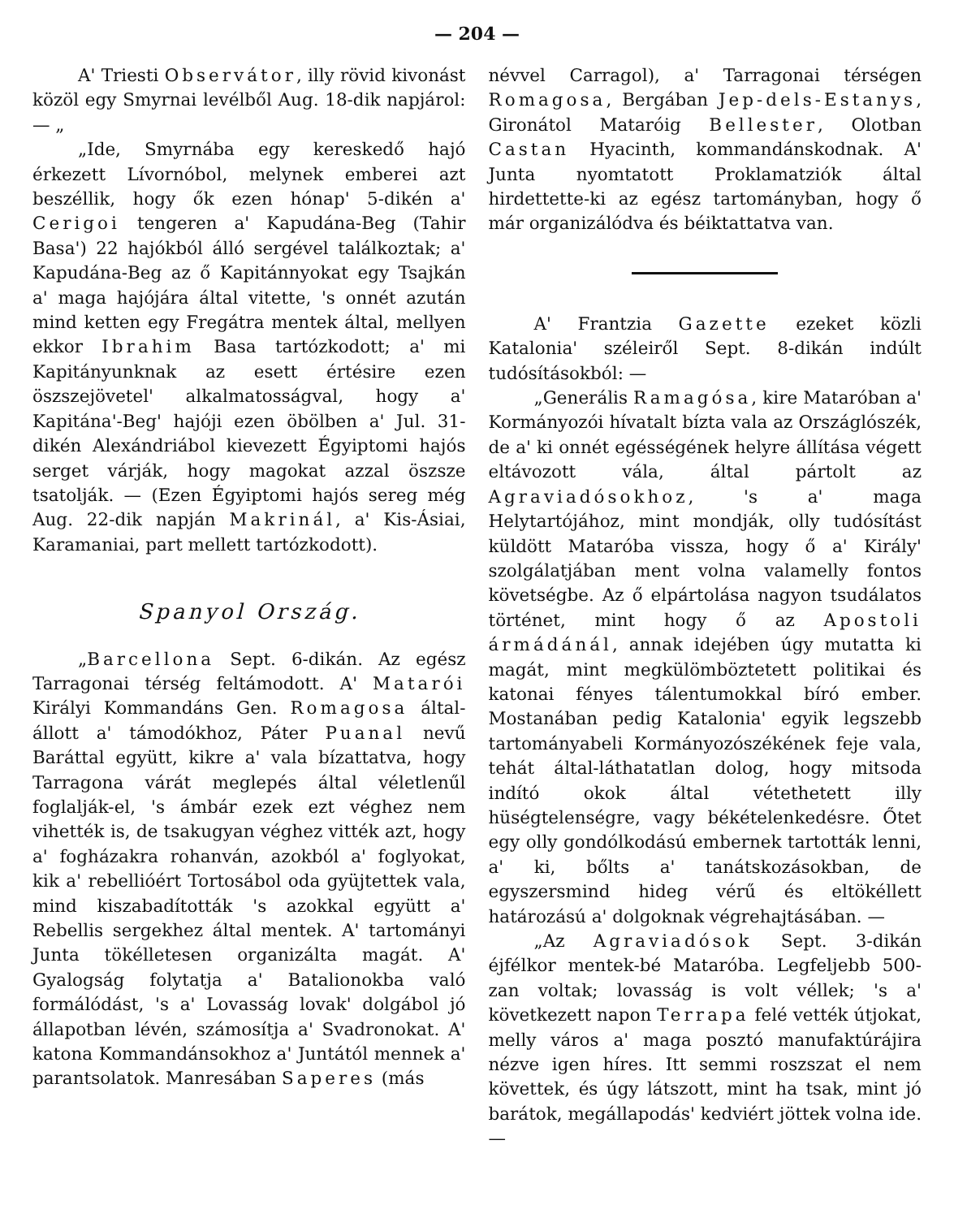— 204 —
A' Triesti Observátor, illy rövid kivonást közöl egy Smyrnai levélből Aug. 18-dik napjárol: — „
„Ide, Smyrnába egy kereskedő hajó érkezett Lívornóbol, melynek emberei azt beszéllik, hogy ők ezen hónap' 5-dikén a' Cerigoi tengeren a' Kapudána-Beg (Tahir Basa') 22 hajókból álló sergével találkoztak; a' Kapudána-Beg az ő Kapitánnyokat egy Tsajkán a' maga hajójára által vitette, 's onnét azután mind ketten egy Fregátra mentek által, mellyen ekkor Ibrahim Basa tartózkodott; a' mi Kapitányunknak az esett értésire ezen öszszejövetel' alkalmatosságval, hogy a' Kapitána'-Beg' hajóji ezen öbölben a' Jul. 31-dikén Alexándriábol kievezett Égyiptomi hajós serget várják, hogy magokat azzal öszsze tsatolják. — (Ezen Égyiptomi hajós sereg még Aug. 22-dik napján Makrinál, a' Kis-Ásiai, Karamaniai, part mellett tartózkodott).
Spanyol Ország.
„Barcellona Sept. 6-dikán. Az egész Tarragonai térség feltámodott. A' Matarói Királyi Kommandáns Gen. Romagosa által-állott a' támodókhoz, Páter Puanal nevű Baráttal együtt, kikre a' vala bízattatva, hogy Tarragona várát meglepés által véletlenűl foglalják-el, 's ámbár ezek ezt véghez nem vihették is, de tsakugyan véghez vitték azt, hogy a' fogházakra rohanván, azokból a' foglyokat, kik a' rebellióért Tortosábol oda gyüjtettek vala, mind kiszabadították 's azokkal együtt a' Rebellis sergekhez által mentek. A' tartományi Junta tökélletesen organizálta magát. A' Gyalogság folytatja a' Batalionokba való formálódást, 's a' Lovasság lovak' dolgábol jó állapotban lévén, számosítja a' Svadronokat. A' katona Kommandánsokhoz a' Juntától mennek a' parantsolatok. Manresában Saperes (más
névvel Carragol), a' Tarragonai térségen Romagosa, Bergában Jep-dels-Estanys, Gironátol Mataróig Bellester, Olotban Castan Hyacinth, kommandánskodnak. A' Junta nyomtatott Proklamatziók által hirdettette-ki az egész tartományban, hogy ő már organizálódva és béiktattatva van.
A' Frantzia Gazette ezeket közli Katalonia' széleiről Sept. 8-dikán indúlt tudósításokból: —
„Generális Ramagósa, kire Mataróban a' Kormányozói hívatalt bízta vala az Országlószék, de a' ki onnét egésségének helyre állítása végett eltávozott vála, által pártolt az Agraviadósokhoz, 's a' maga Helytartójához, mint mondják, olly tudósítást küldött Mataróba vissza, hogy ő a' Király' szolgálatjában ment volna valamelly fontos követségbe. Az ő elpártolása nagyon tsudálatos történet, mint hogy ő az Apostoli ármádánál, annak idejében úgy mutatta ki magát, mint megkülömböztetett politikai és katonai fényes tálentumokkal bíró ember. Mostanában pedig Katalonia' egyik legszebb tartományabeli Kormányozószékének feje vala, tehát által-láthatatlan dolog, hogy mitsoda indító okok által vétethetett illy hüségtelenségre, vagy békételenkedésre. Őtet egy olly gondólkodású embernek tartották lenni, a' ki, bőlts a' tanátskozásokban, de egyszersmind hideg vérű és eltökéllett határozású a' dolgoknak végrehajtásában. —
„Az Agraviadósok Sept. 3-dikán éjfélkor mentek-bé Mataróba. Legfeljebb 500-zan voltak; lovasság is volt véllek; 's a' következett napon Terrapa felé vették útjokat, melly város a' maga posztó manufaktúrájira nézve igen híres. Itt semmi roszszat el nem követtek, és úgy látszott, mint ha tsak, mint jó barátok, megállapodás' kedviért jöttek volna ide. —